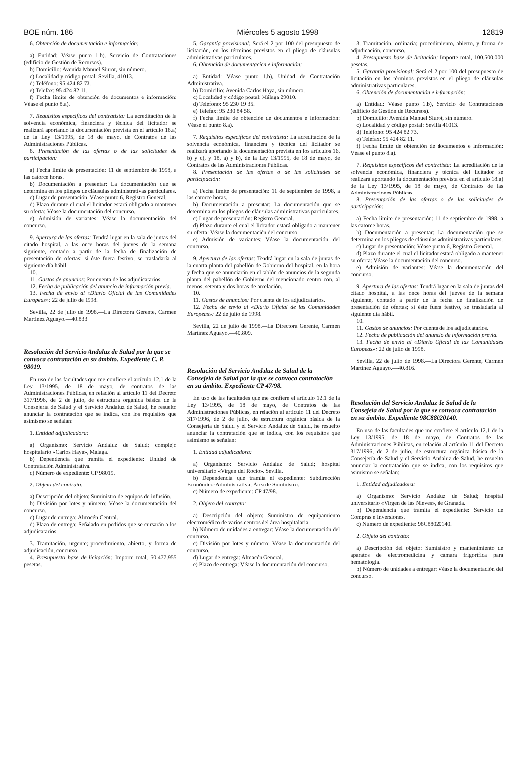BOE núm. 186 Miércoles 5 agosto 1998 12819
6. Obtención de documentación e información:
a) Entidad: Véase punto 1.b). Servicio de Contrataciones (edificio de Gestión de Recursos).
b) Domicilio: Avenida Manuel Siurot, sin número.
c) Localidad y código postal: Sevilla, 41013.
d) Teléfono: 95 424 82 73.
e) Telefax: 95 424 82 11.
f) Fecha límite de obtención de documentos e información: Véase el punto 8.a).
7. Requisitos específicos del contratista: La acreditación de la solvencia económica, financiera y técnica del licitador se realizará aportando la documentación prevista en el artículo 18.a) de la Ley 13/1995, de 18 de mayo, de Contratos de las Administraciones Públicas.
8. Presentación de las ofertas o de las solicitudes de participación:
a) Fecha límite de presentación: 11 de septiembre de 1998, a las catorce horas.
b) Documentación a presentar: La documentación que se determina en los pliegos de cláusulas administrativas particulares.
c) Lugar de presentación: Véase punto 6, Registro General.
d) Plazo durante el cual el licitador estará obligado a mantener su oferta: Véase la documentación del concurso.
e) Admisión de variantes: Véase la documentación del concurso.
9. Apertura de las ofertas: Tendrá lugar en la sala de juntas del citado hospital, a las once horas del jueves de la semana siguiente, contado a partir de la fecha de finalización de presentación de ofertas; si éste fuera festivo, se trasladaría al siguiente día hábil.
10.
11. Gastos de anuncios: Por cuenta de los adjudicatarios.
12. Fecha de publicación del anuncio de información previa.
13. Fecha de envío al «Diario Oficial de las Comunidades Europeas»: 22 de julio de 1998.
Sevilla, 22 de julio de 1998.—La Directora Gerente, Carmen Martínez Aguayo.—40.833.
Resolución del Servicio Andaluz de Salud por la que se convoca contratación en su ámbito. Expediente C. P. 98019.
En uso de las facultades que me confiere el artículo 12.1 de la Ley 13/1995, de 18 de mayo, de contratos de las Administraciones Públicas, en relación al artículo 11 del Decreto 317/1996, de 2 de julio, de estructura orgánica básica de la Consejería de Salud y el Servicio Andaluz de Salud, he resuelto anunciar la contratación que se indica, con los requisitos que asimismo se señalan:
1. Entidad adjudicadora:
a) Organismo: Servicio Andaluz de Salud; complejo hospitalario «Carlos Haya», Málaga.
b) Dependencia que tramita el expediente: Unidad de Contratación Administrativa.
c) Número de expediente: CP 98019.
2. Objeto del contrato:
a) Descripción del objeto: Suministro de equipos de infusión.
b) División por lotes y número: Véase la documentación del concurso.
c) Lugar de entrega: Almacén Central.
d) Plazo de entrega: Señalado en pedidos que se cursarán a los adjudicatarios.
3. Tramitación, urgente; procedimiento, abierto, y forma de adjudicación, concurso.
4. Presupuesto base de licitación: Importe total, 50.477.955 pesetas.
5. Garantía provisional: Será el 2 por 100 del presupuesto de licitación, en los términos previstos en el pliego de cláusulas administrativas particulares.
6. Obtención de documentación e información:
a) Entidad: Véase punto 1.b), Unidad de Contratación Administrativa.
b) Domicilio: Avenida Carlos Haya, sin número.
c) Localidad y código postal: Málaga 29010.
d) Teléfono: 95 230 19 35.
e) Telefax: 95 230 84 58.
f) Fecha límite de obtención de documentos e información: Véase el punto 8.a).
7. Requisitos específicos del contratista: La acreditación de la solvencia económica, financiera y técnica del licitador se realizará aportando la documentación prevista en los artículos 16, b) y c), y 18, a) y b), de la Ley 13/1995, de 18 de mayo, de Contratos de las Administraciones Públicas.
8. Presentación de las ofertas o de las solicitudes de participación:
a) Fecha límite de presentación: 11 de septiembre de 1998, a las catorce horas.
b) Documentación a presentar: La documentación que se determina en los pliegos de cláusulas administrativas particulares.
c) Lugar de presentación: Registro General.
d) Plazo durante el cual el licitador estará obligado a mantener su oferta: Véase la documentación del concurso.
e) Admisión de variantes: Véase la documentación del concurso.
9. Apertura de las ofertas: Tendrá lugar en la sala de juntas de la cuarta planta del pabellón de Gobierno del hospital, en la hora y fecha que se anunciarán en el tablón de anuncios de la segunda planta del pabellón de Gobierno del mencionado centro con, al menos, setenta y dos horas de antelación.
10.
11. Gastos de anuncios: Por cuenta de los adjudicatarios.
12. Fecha de envío al «Diario Oficial de las Comunidades Europeas»: 22 de julio de 1998.
Sevilla, 22 de julio de 1998.—La Directora Gerente, Carmen Martínez Aguayo.—40.809.
Resolución del Servicio Andaluz de Salud de la Consejeía de Salud por la que se convoca contratación en su ámbito. Expediente CP 47/98.
En uso de las facultades que me confiere el artículo 12.1 de la Ley 13/1995, de 18 de mayo, de Contratos de las Administraciones Públicas, en relación al artículo 11 del Decreto 317/1996, de 2 de julio, de estructura orgánica básica de la Consejería de Salud y el Servicio Andaluz de Salud, he resuelto anunciar la contratación que se indica, con los requisitos que asimismo se señalan:
1. Entidad adjudicadora:
a) Organismo: Servicio Andaluz de Salud; hospital universitario «Virgen del Rocío». Sevilla.
b) Dependencia que tramita el expediente: Subdirección Económico-Administrativa, Área de Suministro.
c) Número de expediente: CP 47/98.
2. Objeto del contrato:
a) Descripción del objeto: Suministro de equipamiento electromédico de varios centros del área hospitalaria.
b) Número de unidades a entregar: Véase la documentación del concurso.
c) División por lotes y número: Véase la documentación del concurso.
d) Lugar de entrega: Almacén General.
e) Plazo de entrega: Véase la documentación del concurso.
3. Tramitación, ordinaria; procedimiento, abierto, y forma de adjudicación, concurso.
4. Presupuesto base de licitación: Importe total, 100.500.000 pesetas.
5. Garantía provisional: Será el 2 por 100 del presupuesto de licitación en los términos previstos en el pliego de cláusulas administrativas particulares.
6. Obtención de documentación e información:
a) Entidad: Véase punto 1.b), Servicio de Contrataciones (edificio de Gestión de Recursos).
b) Domicilio: Avenida Manuel Siurot, sin número.
c) Localidad y código postal: Sevilla 41013.
d) Teléfono: 95 424 82 73.
e) Telefax: 95 424 82 11.
f) Fecha límite de obtención de documentos e información: Véase el punto 8.a).
7. Requisitos específicos del contratista: La acreditación de la solvencia económica, financiera y técnica del licitador se realizará aportando la documentación prevista en el artículo 18.a) de la Ley 13/1995, de 18 de mayo, de Contratos de las Administraciones Públicas.
8. Presentación de las ofertas o de las solicitudes de participación:
a) Fecha límite de presentación: 11 de septiembre de 1998, a las catorce horas.
b) Documentación a presentar: La documentación que se determina en los pliegos de cláusulas administrativas particulares.
c) Lugar de presentación: Véase punto 6, Registro General.
d) Plazo durante el cual el licitador estará obligado a mantener su oferta: Véase la documentación del concurso.
e) Admisión de variantes: Véase la documentación del concurso.
9. Apertura de las ofertas: Tendrá lugar en la sala de juntas del citado hospital, a las once horas del jueves de la semana siguiente, contado a partir de la fecha de finalización de presentación de ofertas; si éste fuera festivo, se trasladaría al siguiente día hábil.
10.
11. Gastos de anuncios: Por cuenta de los adjudicatarios.
12. Fecha de publicación del anuncio de información previa.
13. Fecha de envío al «Diario Oficial de las Comunidades Europeas»: 22 de julio de 1998.
Sevilla, 22 de julio de 1998.—La Directora Gerente, Carmen Martínez Aguayo.—40.816.
Resolución del Servicio Andaluz de Salud de la Consejeía de Salud por la que se convoca contratación en su ámbito. Expediente 98C88020140.
En uso de las facultades que me confiere el artículo 12.1 de la Ley 13/1995, de 18 de mayo, de Contratos de las Administraciones Públicas, en relación al artículo 11 del Decreto 317/1996, de 2 de julio, de estructura orgánica básica de la Consejería de Salud y el Servicio Andaluz de Salud, he resuelto anunciar la contratación que se indica, con los requisitos que asimismo se señalan:
1. Entidad adjudicadora:
a) Organismo: Servicio Andaluz de Salud; hospital universitario «Virgen de las Nieves», de Granada.
b) Dependencia que tramita el expediente: Servicio de Compras e Inversiones.
c) Número de expediente: 98C88020140.
2. Objeto del contrato:
a) Descripción del objeto: Suministro y mantenimiento de aparatos de electromedicina y cámara frigorífica para hematología.
b) Número de unidades a entregar: Véase la documentación del concurso.